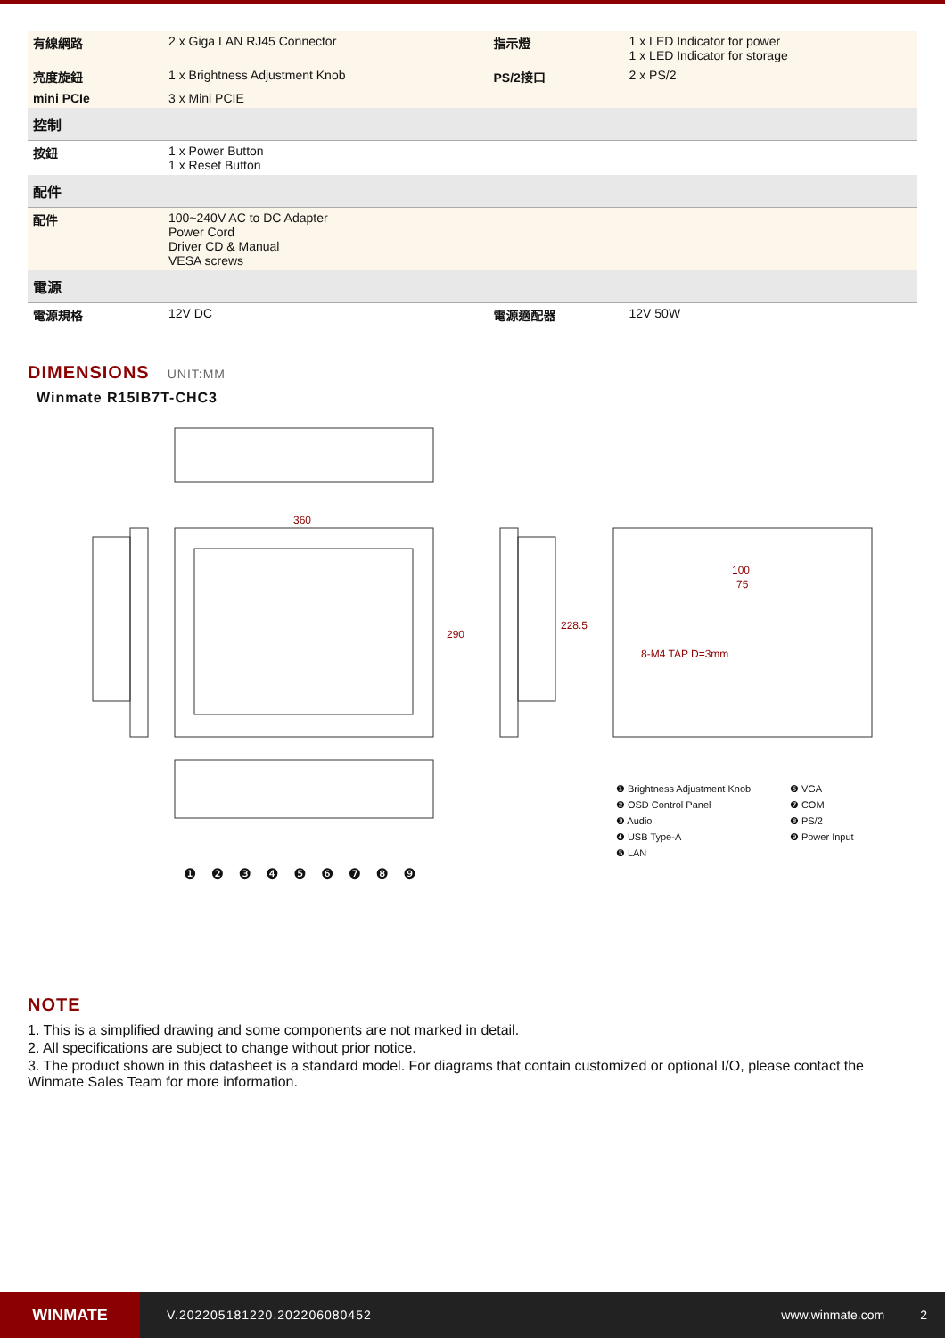| 有線網路 | 2 x Giga LAN RJ45 Connector | 指示燈 | 1 x LED Indicator for power 1 x LED Indicator for storage |
| 亮度旋鈕 | 1 x Brightness Adjustment Knob | PS/2接口 | 2 x PS/2 |
| mini PCIe | 3 x Mini PCIE | | |
| 控制 | | | |
| 按鈕 | 1 x Power Button 1 x Reset Button | | |
| 配件 | | | |
| 配件 | 100~240V AC to DC Adapter Power Cord Driver CD & Manual VESA screws | | |
| 電源 | | | |
| 電源規格 | 12V DC | 電源適配器 | 12V 50W |
DIMENSIONS UNIT:MM
Winmate R15IB7T-CHC3
360
290
228.5
100
75
8-M4 TAP D=3mm
❶ Brightness Adjustment Knob
❷ OSD Control Panel
❸ Audio
❹ USB Type-A
❺ LAN
❻ VGA
❼ COM
❽ PS/2
❾ Power Input
❶ ❷ ❸ ❹ ❺ ❻ ❼ ❽ ❾
NOTE
1. This is a simplified drawing and some components are not marked in detail.
2. All specifications are subject to change without prior notice.
3. The product shown in this datasheet is a standard model. For diagrams that contain customized or optional I/O, please contact the Winmate Sales Team for more information.
WINMATE
V.202205181220.202206080452 www.winmate.com 2